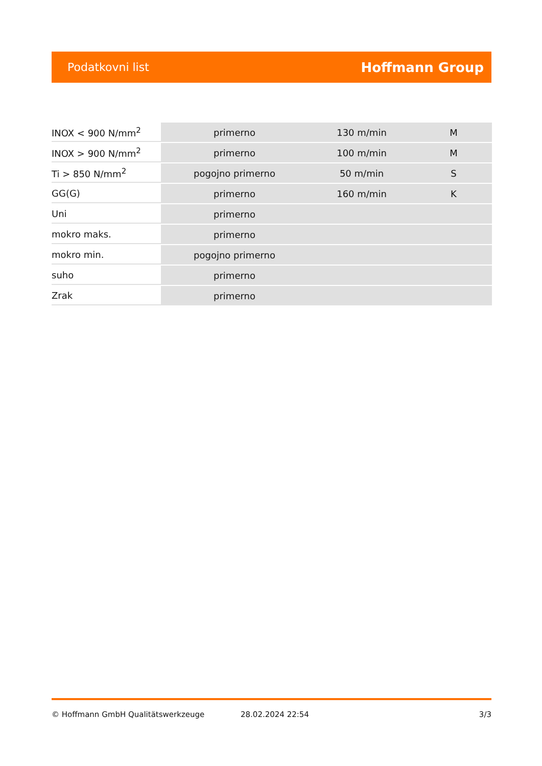Podatkovni list Hoffmann Group
| INOX < 900 N/mm<sup>2</sup> | primerno | 130 m/min | M |
| INOX > 900 N/mm<sup>2</sup> | primerno | 100 m/min | M |
| Ti > 850 N/mm<sup>2</sup> | pogojno primerno | 50 m/min | S |
| GG(G) | primerno | 160 m/min | K |
| Uni | primerno | | |
| mokro maks. | primerno | | |
| mokro min. | pogojno primerno | | |
| suho | primerno | | |
| Zrak | primerno | | |
© Hoffmann GmbH Qualitätswerkzeuge 28.02.2024 22:54 3/3